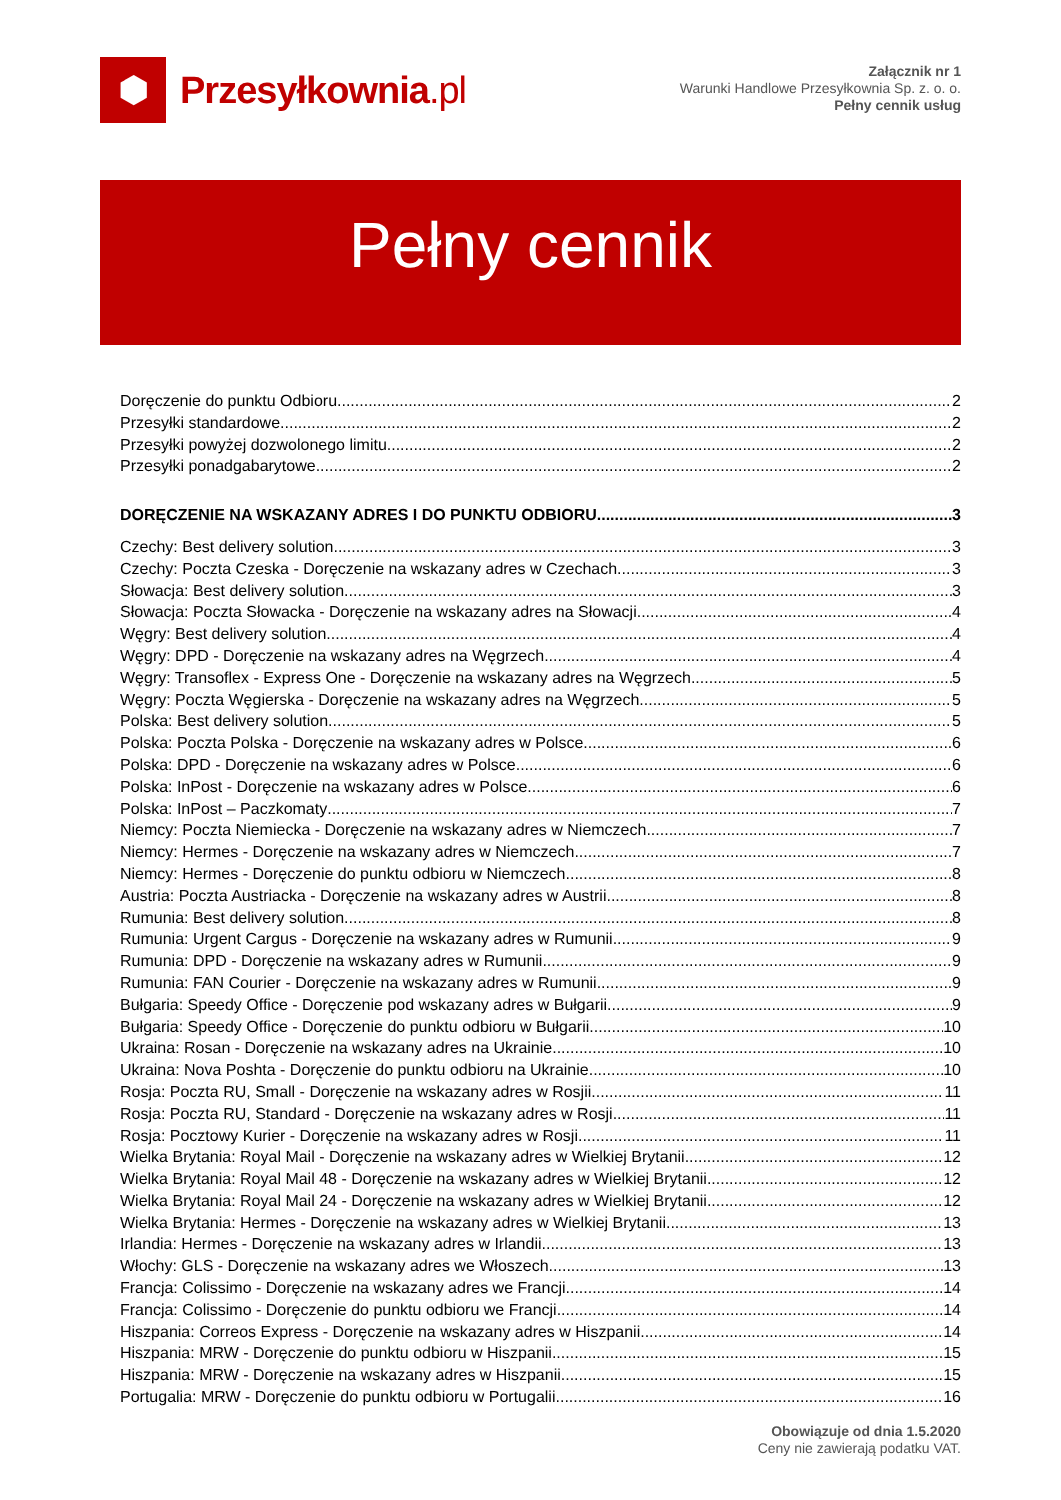⬢
Przesyłkownia.pl
Załącznik nr 1
Warunki Handlowe Przesyłkownia Sp. z. o. o.
Pełny cennik usług
Pełny cennik
Doręczenie do punktu Odbioru 2
Przesyłki standardowe 2
Przesyłki powyżej dozwolonego limitu 2
Przesyłki ponadgabarytowe 2
DORĘCZENIE NA WSKAZANY ADRES I DO PUNKTU ODBIORU 3
Czechy: Best delivery solution 3
Czechy: Poczta Czeska - Doręczenie na wskazany adres w Czechach 3
Słowacja: Best delivery solution 3
Słowacja: Poczta Słowacka - Doręczenie na wskazany adres na Słowacji 4
Węgry: Best delivery solution 4
Węgry: DPD - Doręczenie na wskazany adres na Węgrzech 4
Węgry: Transoflex - Express One - Doręczenie na wskazany adres na Węgrzech 5
Węgry: Poczta Węgierska - Doręczenie na wskazany adres na Węgrzech 5
Polska: Best delivery solution 5
Polska: Poczta Polska - Doręczenie na wskazany adres w Polsce 6
Polska: DPD - Doręczenie na wskazany adres w Polsce 6
Polska: InPost - Doręczenie na wskazany adres w Polsce 6
Polska: InPost – Paczkomaty 7
Niemcy: Poczta Niemiecka - Doręczenie na wskazany adres w Niemczech 7
Niemcy: Hermes - Doręczenie na wskazany adres w Niemczech 7
Niemcy: Hermes - Doręczenie do punktu odbioru w Niemczech 8
Austria: Poczta Austriacka - Doręczenie na wskazany adres w Austrii 8
Rumunia: Best delivery solution 8
Rumunia: Urgent Cargus - Doręczenie na wskazany adres w Rumunii 9
Rumunia: DPD - Doręczenie na wskazany adres w Rumunii 9
Rumunia: FAN Courier - Doręczenie na wskazany adres w Rumunii 9
Bułgaria: Speedy Office - Doręczenie pod wskazany adres w Bułgarii 9
Bułgaria: Speedy Office - Doręczenie do punktu odbioru w Bułgarii 10
Ukraina: Rosan - Doręczenie na wskazany adres na Ukrainie 10
Ukraina: Nova Poshta - Doręczenie do punktu odbioru na Ukrainie 10
Rosja: Poczta RU, Small - Doręczenie na wskazany adres w Rosjii 11
Rosja: Poczta RU, Standard - Doręczenie na wskazany adres w Rosji 11
Rosja: Pocztowy Kurier - Doręczenie na wskazany adres w Rosji 11
Wielka Brytania: Royal Mail - Doręczenie na wskazany adres w Wielkiej Brytanii 12
Wielka Brytania: Royal Mail 48 - Doręczenie na wskazany adres w Wielkiej Brytanii 12
Wielka Brytania: Royal Mail 24 - Doręczenie na wskazany adres w Wielkiej Brytanii 12
Wielka Brytania: Hermes - Doręczenie na wskazany adres w Wielkiej Brytanii 13
Irlandia: Hermes - Doręczenie na wskazany adres w Irlandii 13
Włochy: GLS - Doręczenie na wskazany adres we Włoszech 13
Francja: Colissimo - Doręczenie na wskazany adres we Francji 14
Francja: Colissimo - Doręczenie do punktu odbioru we Francji 14
Hiszpania: Correos Express - Doręczenie na wskazany adres w Hiszpanii 14
Hiszpania: MRW - Doręczenie do punktu odbioru w Hiszpanii 15
Hiszpania: MRW - Doręczenie na wskazany adres w Hiszpanii 15
Portugalia: MRW - Doręczenie do punktu odbioru w Portugalii 16
Obowiązuje od dnia 1.5.2020
Ceny nie zawierają podatku VAT.